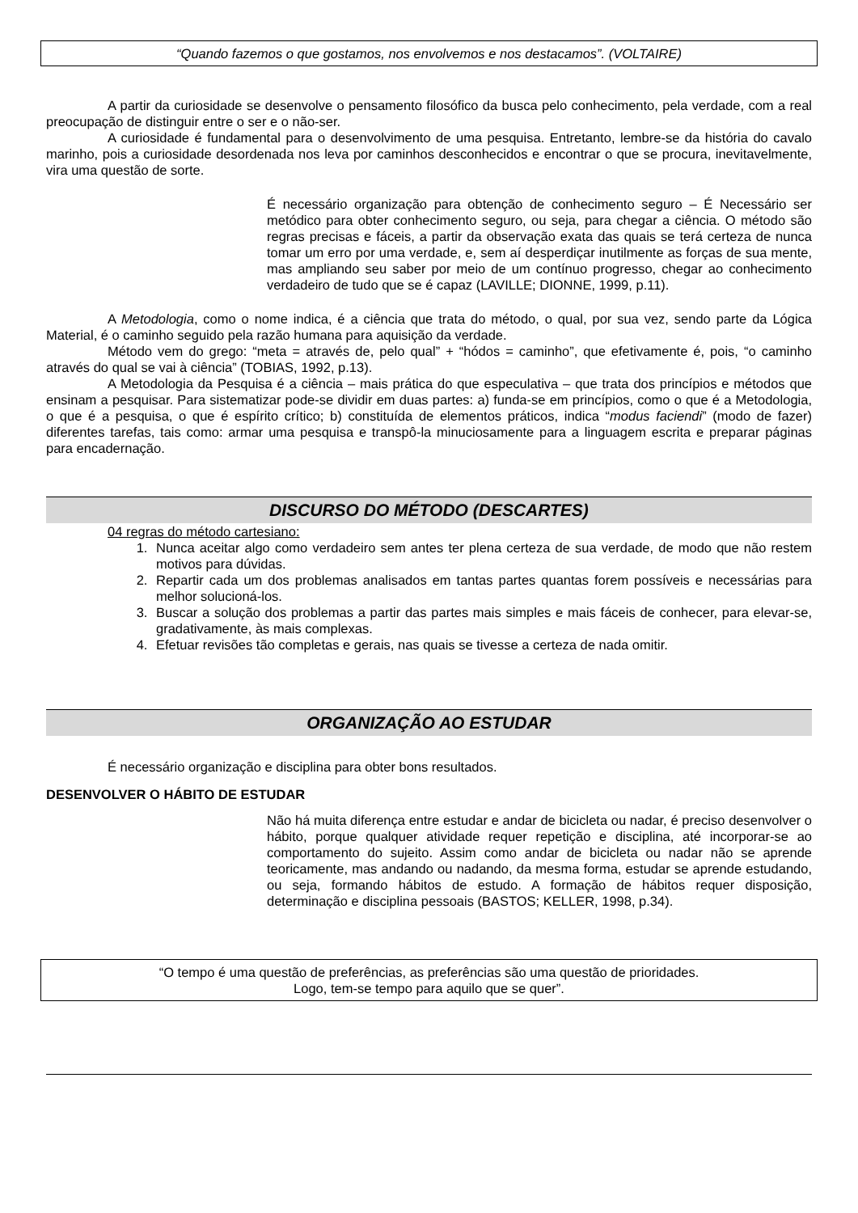“Quando fazemos o que gostamos, nos envolvemos e nos destacamos”. (VOLTAIRE)
A partir da curiosidade se desenvolve o pensamento filosófico da busca pelo conhecimento, pela verdade, com a real preocupação de distinguir entre o ser e o não-ser.
A curiosidade é fundamental para o desenvolvimento de uma pesquisa. Entretanto, lembre-se da história do cavalo marinho, pois a curiosidade desordenada nos leva por caminhos desconhecidos e encontrar o que se procura, inevitavelmente, vira uma questão de sorte.
É necessário organização para obtenção de conhecimento seguro – É Necessário ser metódico para obter conhecimento seguro, ou seja, para chegar a ciência. O método são regras precisas e fáceis, a partir da observação exata das quais se terá certeza de nunca tomar um erro por uma verdade, e, sem aí desperdiçar inutilmente as forças de sua mente, mas ampliando seu saber por meio de um contínuo progresso, chegar ao conhecimento verdadeiro de tudo que se é capaz (LAVILLE; DIONNE, 1999, p.11).
A Metodologia, como o nome indica, é a ciência que trata do método, o qual, por sua vez, sendo parte da Lógica Material, é o caminho seguido pela razão humana para aquisição da verdade.
Método vem do grego: “meta = através de, pelo qual” + “hódos = caminho”, que efetivamente é, pois, “o caminho através do qual se vai à ciência” (TOBIAS, 1992, p.13).
A Metodologia da Pesquisa é a ciência – mais prática do que especulativa – que trata dos princípios e métodos que ensinam a pesquisar. Para sistematizar pode-se dividir em duas partes: a) funda-se em princípios, como o que é a Metodologia, o que é a pesquisa, o que é espírito crítico; b) constituída de elementos práticos, indica “modus faciendi” (modo de fazer) diferentes tarefas, tais como: armar uma pesquisa e transpô-la minuciosamente para a linguagem escrita e preparar páginas para encadernação.
DISCURSO DO MÉTODO (DESCARTES)
04 regras do método cartesiano:
1. Nunca aceitar algo como verdadeiro sem antes ter plena certeza de sua verdade, de modo que não restem motivos para dúvidas.
2. Repartir cada um dos problemas analisados em tantas partes quantas forem possíveis e necessárias para melhor solucioná-los.
3. Buscar a solução dos problemas a partir das partes mais simples e mais fáceis de conhecer, para elevar-se, gradativamente, às mais complexas.
4. Efetuar revisões tão completas e gerais, nas quais se tivesse a certeza de nada omitir.
ORGANIZAÇÃO AO ESTUDAR
É necessário organização e disciplina para obter bons resultados.
DESENVOLVER O HÁBITO DE ESTUDAR
Não há muita diferença entre estudar e andar de bicicleta ou nadar, é preciso desenvolver o hábito, porque qualquer atividade requer repetição e disciplina, até incorporar-se ao comportamento do sujeito. Assim como andar de bicicleta ou nadar não se aprende teoricamente, mas andando ou nadando, da mesma forma, estudar se aprende estudando, ou seja, formando hábitos de estudo. A formação de hábitos requer disposição, determinação e disciplina pessoais (BASTOS; KELLER, 1998, p.34).
“O tempo é uma questão de preferências, as preferências são uma questão de prioridades.
Logo, tem-se tempo para aquilo que se quer”.